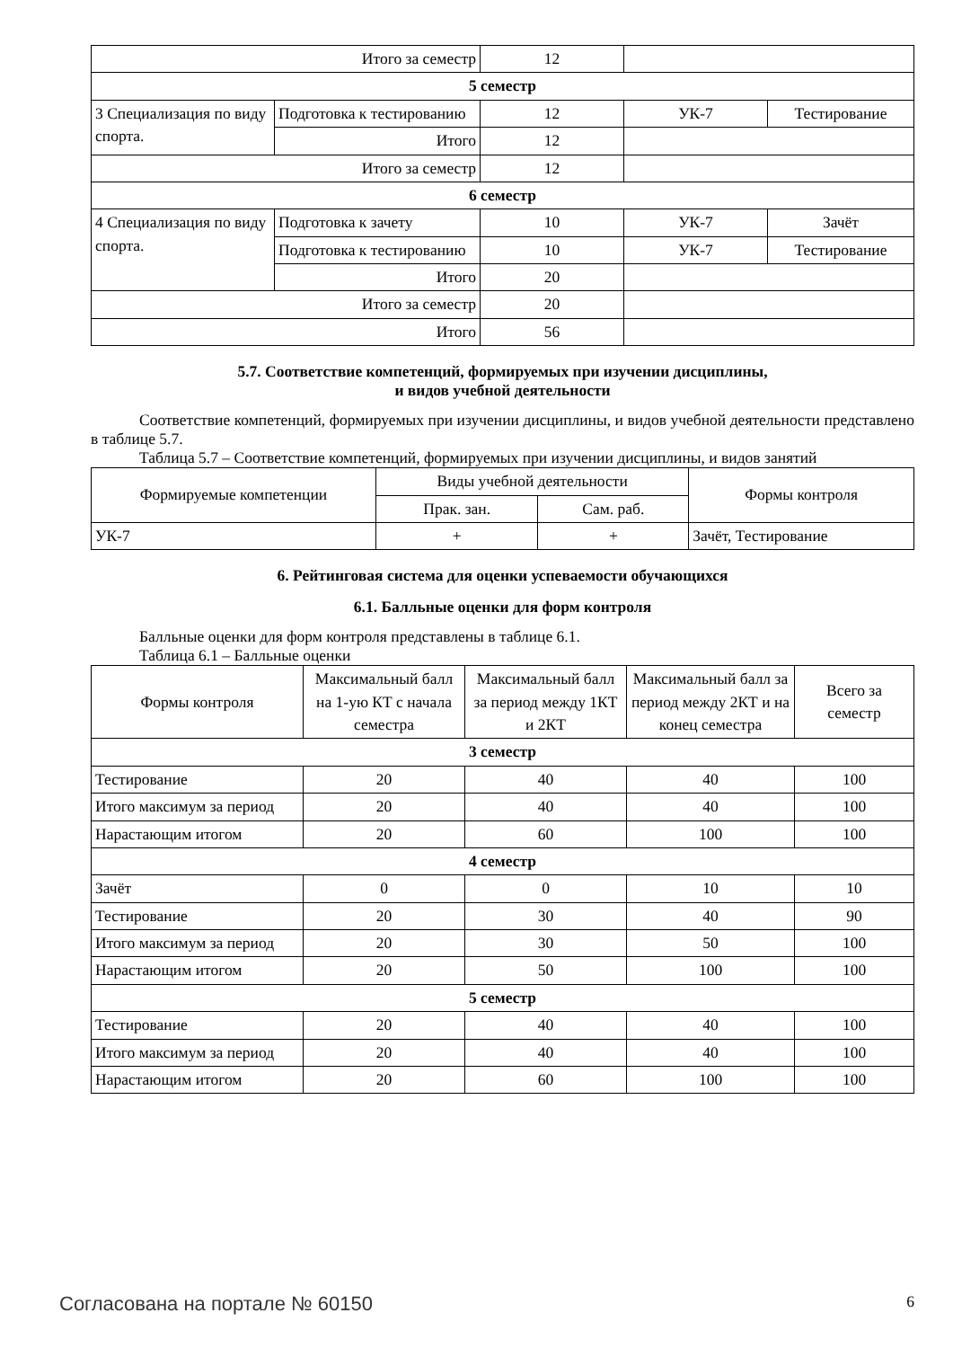| Итого за семестр | | 12 | | |
| 5 семестр | | | | |
| 3 Специализация по виду спорта. | Подготовка к тестированию | 12 | УК-7 | Тестирование |
| | Итого | 12 | | |
| Итого за семестр | | 12 | | |
| 6 семестр | | | | |
| 4 Специализация по виду спорта. | Подготовка к зачету | 10 | УК-7 | Зачёт |
| | Подготовка к тестированию | 10 | УК-7 | Тестирование |
| | Итого | 20 | | |
| Итого за семестр | | 20 | | |
| Итого | | 56 | | |
5.7. Соответствие компетенций, формируемых при изучении дисциплины,
и видов учебной деятельности
Соответствие компетенций, формируемых при изучении дисциплины, и видов учебной деятельности представлено в таблице 5.7.
Таблица 5.7 – Соответствие компетенций, формируемых при изучении дисциплины, и видов занятий
| Формируемые компетенции | Виды учебной деятельности | | Формы контроля |
| --- | --- | --- | --- |
| | Прак. зан. | Сам. раб. | |
| УК-7 | + | + | Зачёт, Тестирование |
6. Рейтинговая система для оценки успеваемости обучающихся
6.1. Балльные оценки для форм контроля
Балльные оценки для форм контроля представлены в таблице 6.1.
Таблица 6.1 – Балльные оценки
| Формы контроля | Максимальный балл на 1-ую КТ с начала семестра | Максимальный балл за период между 1КТ и 2КТ | Максимальный балл за период между 2КТ и на конец семестра | Всего за семестр |
| --- | --- | --- | --- | --- |
| 3 семестр | | | | |
| Тестирование | 20 | 40 | 40 | 100 |
| Итого максимум за период | 20 | 40 | 40 | 100 |
| Нарастающим итогом | 20 | 60 | 100 | 100 |
| 4 семестр | | | | |
| Зачёт | 0 | 0 | 10 | 10 |
| Тестирование | 20 | 30 | 40 | 90 |
| Итого максимум за период | 20 | 30 | 50 | 100 |
| Нарастающим итогом | 20 | 50 | 100 | 100 |
| 5 семестр | | | | |
| Тестирование | 20 | 40 | 40 | 100 |
| Итого максимум за период | 20 | 40 | 40 | 100 |
| Нарастающим итогом | 20 | 60 | 100 | 100 |
Согласована на портале № 60150 6